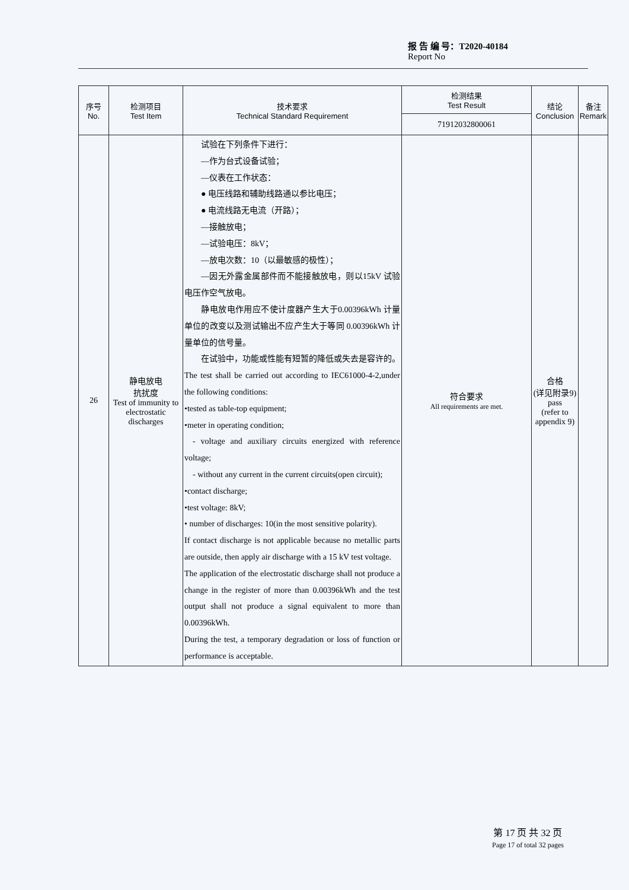报 告 编 号：T2020-40184
Report No
| 序号 No. | 检测项目 Test Item | 技术要求 Technical Standard Requirement | 检测结果 Test Result | 结论 Conclusion | 备注 Remark |
| --- | --- | --- | --- | --- | --- |
| | | | 71912032800061 | | |
| 26 | 静电放电 抗扰度 Test of immunity to electrostatic discharges | 试验在下列条件下进行： —作为台式设备试验； —仪表在工作状态： ● 电压线路和辅助线路通以参比电压； ● 电流线路无电流（开路）； —接触放电； —试验电压：8kV； —放电次数：10（以最敏感的极性）； —因无外露金属部件而不能接触放电，则以15kV 试验电压作空气放电。 静电放电作用应不使计度器产生大于0.00396kWh 计量单位的改变以及测试输出不应产生大于等同 0.00396kWh 计量单位的信号量。 在试验中，功能或性能有短暂的降低或失去是容许的。 The test shall be carried out according to IEC61000-4-2,under the following conditions: •tested as table-top equipment; •meter in operating condition; - voltage and auxiliary circuits energized with reference voltage; - without any current in the current circuits(open circuit); •contact discharge; •test voltage: 8kV; • number of discharges: 10(in the most sensitive polarity). If contact discharge is not applicable because no metallic parts are outside, then apply air discharge with a 15 kV test voltage. The application of the electrostatic discharge shall not produce a change in the register of more than 0.00396kWh and the test output shall not produce a signal equivalent to more than 0.00396kWh. During the test, a temporary degradation or loss of function or performance is acceptable. | 符合要求 All requirements are met. | 合格 (详见附录9) pass (refer to appendix 9) | |
第 17 页 共 32 页
Page 17 of total 32 pages